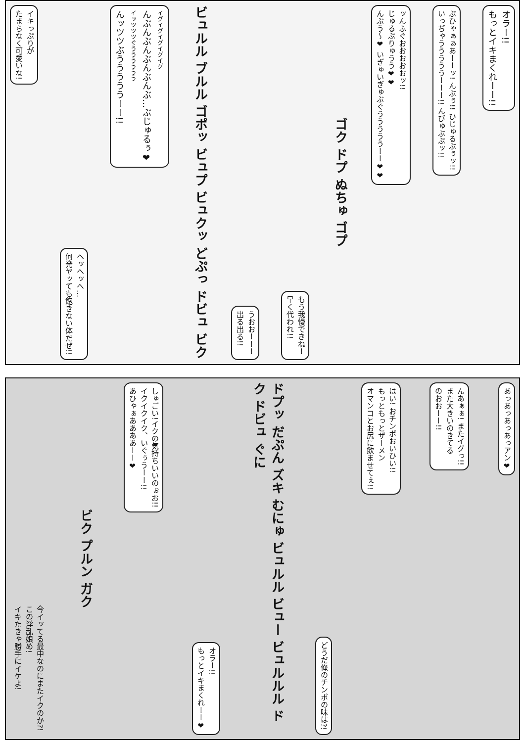オラー!!
もっとイキまくれーー!!
ぶひゃぁぁあーーッ! んぶぅ!! ひじゅるぶぅッ!!
いっぢゃうううううーーー!! んびゅぶぶッ!!
ッんふぐおおおおおッ!!
じゅるぶりゅうう❤❤
んぶう～❤ いぎゅいぎゅぶぐうううううーー❤❤
ゴク ドプ ぬちゅ ゴプ
もう我慢できねー
早く代われ!!
うおおーーー
出る出る!!
ビュルル ブルル ゴポッ ビュプ ビュクッ どぷっ ドビュ ビク
イグイグイグイグイグ
んぶんぶんぶんぶんぶ…ぶじゅるぅ❤
イッツツツぐうううううう
んッツツぶうううううーー!!
ヘッヘッヘ…
何発ヤッても飽きない体だぜ!!
イキっぷりが
たまらなく可愛いな!
あっあっあっあっアン❤
んあぁぁ! またイグっ!!
また大きいのきてる
のおおーー!!
はい! おチンポおいひい!!
もっともっとザーメン
オマンコとお尻に飲ませてぇ!!
どうだ俺のチンポの味は?!
ドプッ だぷん ズキ むにゅ ビュルル ビュー ビュルルル ドク ドビュ ぐに
オラー!!
もっとイキまくれーー❤
しゅごい!イクの気持ちいいのぉお!!
イクイクイク、いぐぅうーー!!
あひゃぁああああーー❤
ビク プルン ガク
今イッてる最中なのにまたイクのか?!
この淫乱娘め!
イキたきゃ勝手にイケよ!